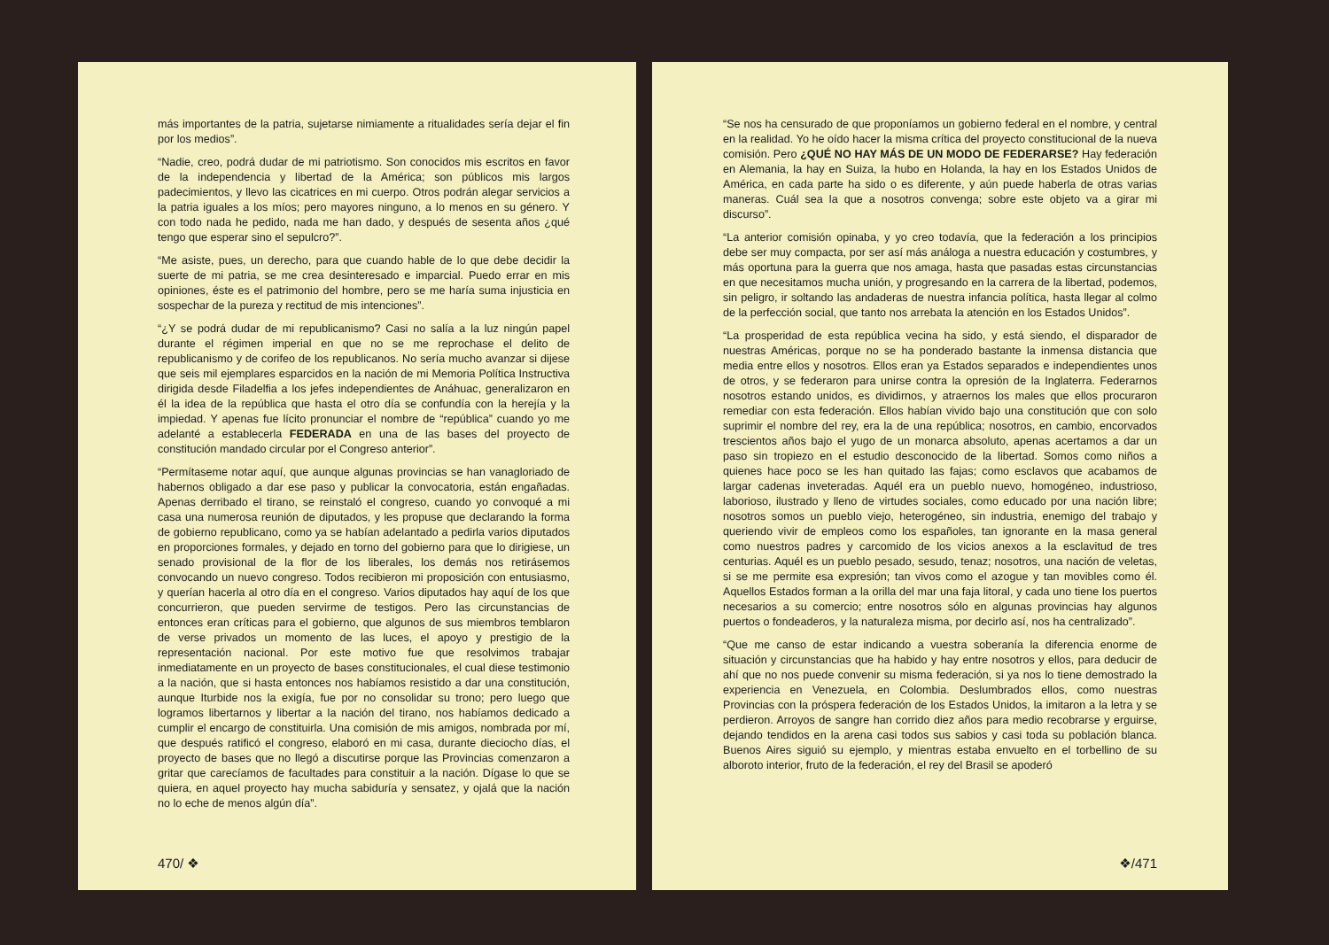más importantes de la patria, sujetarse nimiamente a ritualidades sería dejar el fin por los medios”.
“Nadie, creo, podrá dudar de mi patriotismo. Son conocidos mis escritos en favor de la independencia y libertad de la América; son públicos mis largos padecimientos, y llevo las cicatrices en mi cuerpo. Otros podrán alegar servicios a la patria iguales a los míos; pero mayores ninguno, a lo menos en su género. Y con todo nada he pedido, nada me han dado, y después de sesenta años ¿qué tengo que esperar sino el sepulcro?”.
“Me asiste, pues, un derecho, para que cuando hable de lo que debe decidir la suerte de mi patria, se me crea desinteresado e imparcial. Puedo errar en mis opiniones, éste es el patrimonio del hombre, pero se me haría suma injusticia en sospechar de la pureza y rectitud de mis intenciones”.
“¿Y se podrá dudar de mi republicanismo? Casi no salía a la luz ningún papel durante el régimen imperial en que no se me reprochase el delito de republicanismo y de corifeo de los republicanos. No sería mucho avanzar si dijese que seis mil ejemplares esparcidos en la nación de mi Memoria Política Instructiva dirigida desde Filadelfia a los jefes independientes de Anáhuac, generalizaron en él la idea de la república que hasta el otro día se confundía con la herejía y la impiedad. Y apenas fue lícito pronunciar el nombre de “república” cuando yo me adelanté a establecerla FEDERADA en una de las bases del proyecto de constitución mandado circular por el Congreso anterior”.
“Permítaseme notar aquí, que aunque algunas provincias se han vanagloriado de habernos obligado a dar ese paso y publicar la convocatoria, están engañadas. Apenas derribado el tirano, se reinstaló el congreso, cuando yo convoqué a mi casa una numerosa reunión de diputados, y les propuse que declarando la forma de gobierno republicano, como ya se habían adelantado a pedirla varios diputados en proporciones formales, y dejado en torno del gobierno para que lo dirigiese, un senado provisional de la flor de los liberales, los demás nos retirásemos convocando un nuevo congreso. Todos recibieron mi proposición con entusiasmo, y querían hacerla al otro día en el congreso. Varios diputados hay aquí de los que concurrieron, que pueden servirme de testigos. Pero las circunstancias de entonces eran críticas para el gobierno, que algunos de sus miembros temblaron de verse privados un momento de las luces, el apoyo y prestigio de la representación nacional. Por este motivo fue que resolvimos trabajar inmediatamente en un proyecto de bases constitucionales, el cual diese testimonio a la nación, que si hasta entonces nos habíamos resistido a dar una constitución, aunque Iturbide nos la exigía, fue por no consolidar su trono; pero luego que logramos libertarnos y libertar a la nación del tirano, nos habíamos dedicado a cumplir el encargo de constituirla. Una comisión de mis amigos, nombrada por mí, que después ratificó el congreso, elaboró en mi casa, durante dieciocho días, el proyecto de bases que no llegó a discutirse porque las Provincias comenzaron a gritar que carecíamos de facultades para constituir a la nación. Dígase lo que se quiera, en aquel proyecto hay mucha sabiduría y sensatez, y ojalá que la nación no lo eche de menos algún día”.
470/ ❖
“Se nos ha censurado de que proponíamos un gobierno federal en el nombre, y central en la realidad. Yo he oído hacer la misma crítica del proyecto constitucional de la nueva comisión. Pero ¿QUÉ NO HAY MÁS DE UN MODO DE FEDERARSE? Hay federación en Alemania, la hay en Suiza, la hubo en Holanda, la hay en los Estados Unidos de América, en cada parte ha sido o es diferente, y aún puede haberla de otras varias maneras. Cuál sea la que a nosotros convenga; sobre este objeto va a girar mi discurso”.
“La anterior comisión opinaba, y yo creo todavía, que la federación a los principios debe ser muy compacta, por ser así más análoga a nuestra educación y costumbres, y más oportuna para la guerra que nos amaga, hasta que pasadas estas circunstancias en que necesitamos mucha unión, y progresando en la carrera de la libertad, podemos, sin peligro, ir soltando las andaderas de nuestra infancia política, hasta llegar al colmo de la perfección social, que tanto nos arrebata la atención en los Estados Unidos”.
“La prosperidad de esta república vecina ha sido, y está siendo, el disparador de nuestras Américas, porque no se ha ponderado bastante la inmensa distancia que media entre ellos y nosotros. Ellos eran ya Estados separados e independientes unos de otros, y se federaron para unirse contra la opresión de la Inglaterra. Federarnos nosotros estando unidos, es dividirnos, y atraernos los males que ellos procuraron remediar con esta federación. Ellos habían vivido bajo una constitución que con solo suprimir el nombre del rey, era la de una república; nosotros, en cambio, encorvados trescientos años bajo el yugo de un monarca absoluto, apenas acertamos a dar un paso sin tropiezo en el estudio desconocido de la libertad. Somos como niños a quienes hace poco se les han quitado las fajas; como esclavos que acabamos de largar cadenas inveteradas. Aquél era un pueblo nuevo, homogéneo, industrioso, laborioso, ilustrado y lleno de virtudes sociales, como educado por una nación libre; nosotros somos un pueblo viejo, heterogéneo, sin industria, enemigo del trabajo y queriendo vivir de empleos como los españoles, tan ignorante en la masa general como nuestros padres y carcomido de los vicios anexos a la esclavitud de tres centurias. Aquél es un pueblo pesado, sesudo, tenaz; nosotros, una nación de veletas, si se me permite esa expresión; tan vivos como el azogue y tan movibles como él. Aquellos Estados forman a la orilla del mar una faja litoral, y cada uno tiene los puertos necesarios a su comercio; entre nosotros sólo en algunas provincias hay algunos puertos o fondeaderos, y la naturaleza misma, por decirlo así, nos ha centralizado”.
“Que me canso de estar indicando a vuestra soberanía la diferencia enorme de situación y circunstancias que ha habido y hay entre nosotros y ellos, para deducir de ahí que no nos puede convenir su misma federación, si ya nos lo tiene demostrado la experiencia en Venezuela, en Colombia. Deslumbrados ellos, como nuestras Provincias con la próspera federación de los Estados Unidos, la imitaron a la letra y se perdieron. Arroyos de sangre han corrido diez años para medio recobrarse y erguirse, dejando tendidos en la arena casi todos sus sabios y casi toda su población blanca. Buenos Aires siguió su ejemplo, y mientras estaba envuelto en el torbellino de su alboroto interior, fruto de la federación, el rey del Brasil se apoderó
❖/471